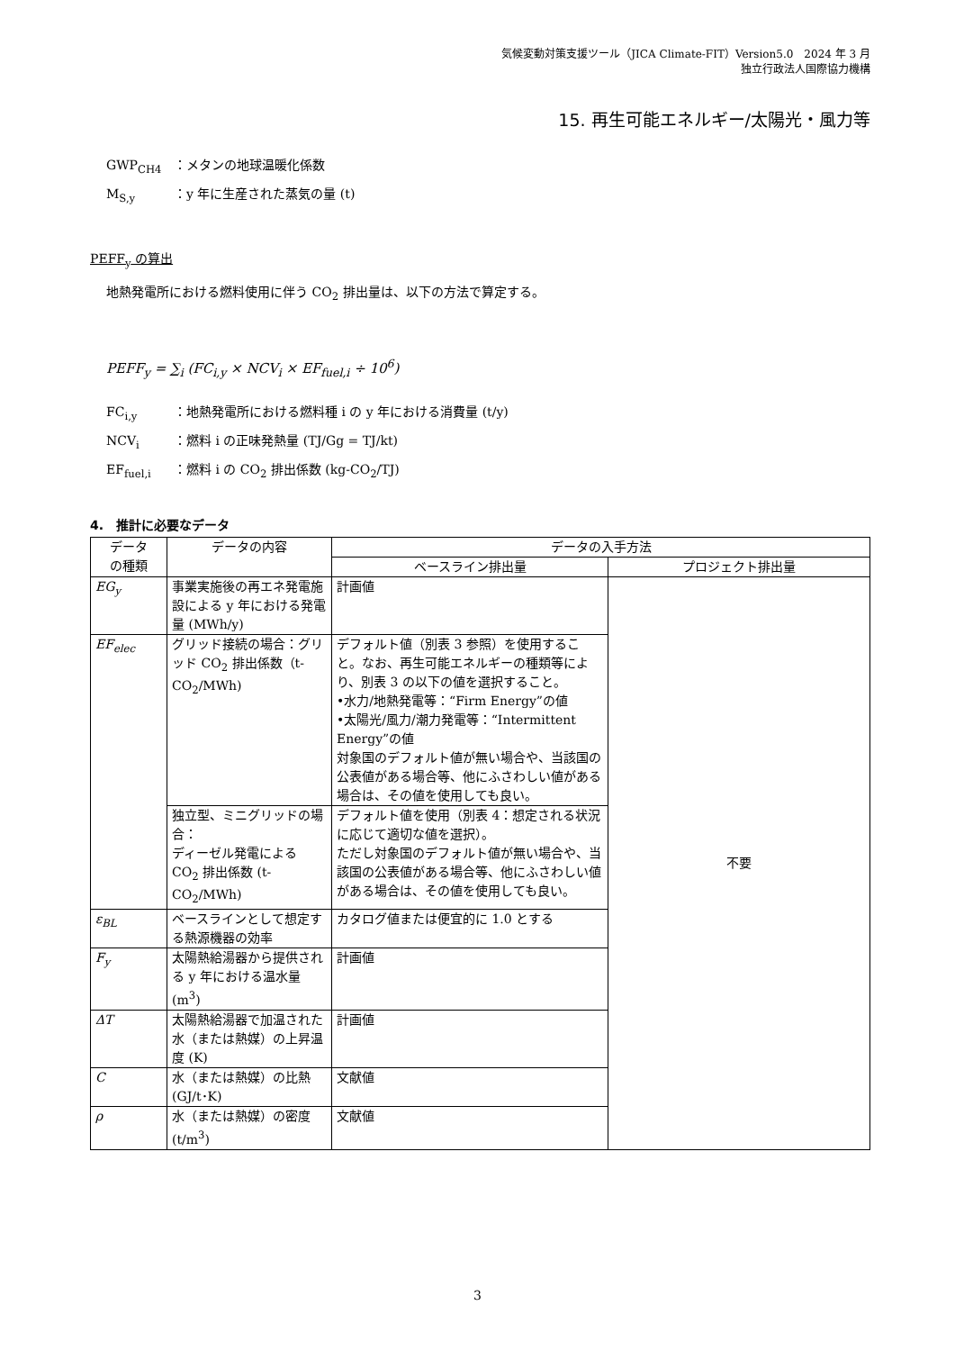気候変動対策支援ツール（JICA Climate-FIT）Version5.0　2024 年 3 月
独立行政法人国際協力機構
15. 再生可能エネルギー/太陽光・風力等
GWP<sub>CH4</sub> ：メタンの地球温暖化係数
M<sub>S,y</sub> ：y 年に生産された蒸気の量 (t)
PEFF<sub>y</sub> の算出
地熱発電所における燃料使用に伴う CO<sub>2</sub> 排出量は、以下の方法で算定する。
PEFF<sub>y</sub> = ∑<sub>i</sub> (FC<sub>i,y</sub> × NCV<sub>i</sub> × EF<sub>fuel,i</sub> ÷ 10<sup>6</sup>)
FC<sub>i,y</sub> ：地熱発電所における燃料種 i の y 年における消費量 (t/y)
NCV<sub>i</sub> ：燃料 i の正味発熱量 (TJ/Gg = TJ/kt)
EF<sub>fuel,i</sub> ：燃料 i の CO<sub>2</sub> 排出係数 (kg-CO<sub>2</sub>/TJ)
4.　推計に必要なデータ
| データ の種類 | データの内容 | データの入手方法 | |
| --- | --- | --- | --- |
| | | ベースライン排出量 | プロジェクト排出量 |
| EG<sub>y</sub> | 事業実施後の再エネ発電施設による y 年における発電量 (MWh/y) | 計画値 | 不要 |
| EF<sub>elec</sub> | グリッド接続の場合：グリッド CO<sub>2</sub> 排出係数（t-CO<sub>2</sub>/MWh) | デフォルト値（別表 3 参照）を使用すること。なお、再生可能エネルギーの種類等により、別表 3 の以下の値を選択すること。 •水力/地熱発電等：“Firm Energy”の値 •太陽光/風力/潮力発電等：“Intermittent Energy”の値 対象国のデフォルト値が無い場合や、当該国の公表値がある場合等、他にふさわしい値がある場合は、その値を使用しても良い。 | |
| | 独立型、ミニグリッドの場合： ディーゼル発電による CO<sub>2</sub> 排出係数 (t-CO<sub>2</sub>/MWh) | デフォルト値を使用（別表 4：想定される状況に応じて適切な値を選択）。 ただし対象国のデフォルト値が無い場合や、当該国の公表値がある場合等、他にふさわしい値がある場合は、その値を使用しても良い。 | |
| ε<sub>BL</sub> | ベースラインとして想定する熱源機器の効率 | カタログ値または便宜的に 1.0 とする | |
| F<sub>y</sub> | 太陽熱給湯器から提供される y 年における温水量 (m<sup>3</sup>) | 計画値 | |
| ΔT | 太陽熱給湯器で加温された水（または熱媒）の上昇温度 (K) | 計画値 | |
| C | 水（または熱媒）の比熱 (GJ/t･K) | 文献値 | |
| ρ | 水（または熱媒）の密度 (t/m<sup>3</sup>) | 文献値 | |
3